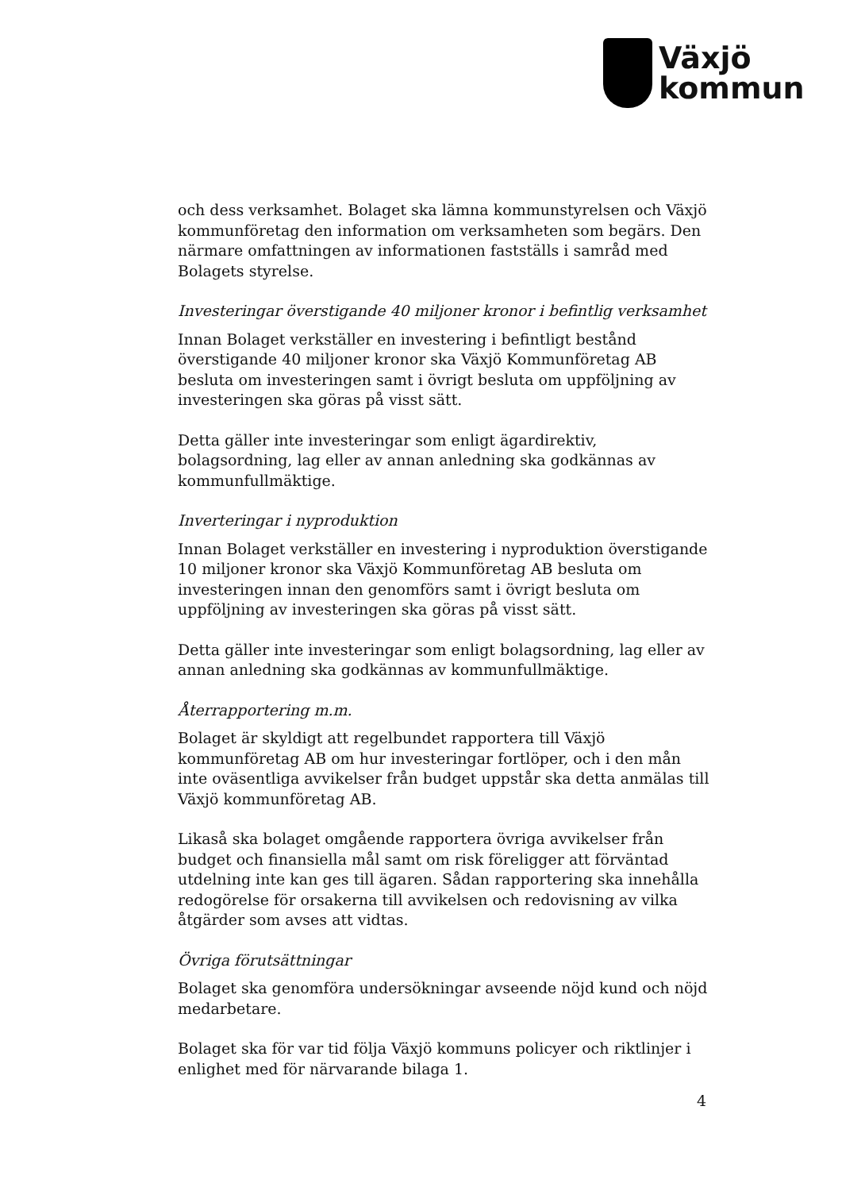Växjö
kommun
och dess verksamhet. Bolaget ska lämna kommunstyrelsen och Växjö kommunföretag den information om verksamheten som begärs. Den närmare omfattningen av informationen fastställs i samråd med Bolagets styrelse.
Investeringar överstigande 40 miljoner kronor i befintlig verksamhet
Innan Bolaget verkställer en investering i befintligt bestånd överstigande 40 miljoner kronor ska Växjö Kommunföretag AB besluta om investeringen samt i övrigt besluta om uppföljning av investeringen ska göras på visst sätt.
Detta gäller inte investeringar som enligt ägardirektiv, bolagsordning, lag eller av annan anledning ska godkännas av kommunfullmäktige.
Inverteringar i nyproduktion
Innan Bolaget verkställer en investering i nyproduktion överstigande 10 miljoner kronor ska Växjö Kommunföretag AB besluta om investeringen innan den genomförs samt i övrigt besluta om uppföljning av investeringen ska göras på visst sätt.
Detta gäller inte investeringar som enligt bolagsordning, lag eller av annan anledning ska godkännas av kommunfullmäktige.
Återrapportering m.m.
Bolaget är skyldigt att regelbundet rapportera till Växjö kommunföretag AB om hur investeringar fortlöper, och i den mån inte oväsentliga avvikelser från budget uppstår ska detta anmälas till Växjö kommunföretag AB.
Likaså ska bolaget omgående rapportera övriga avvikelser från budget och finansiella mål samt om risk föreligger att förväntad utdelning inte kan ges till ägaren. Sådan rapportering ska innehålla redogörelse för orsakerna till avvikelsen och redovisning av vilka åtgärder som avses att vidtas.
Övriga förutsättningar
Bolaget ska genomföra undersökningar avseende nöjd kund och nöjd medarbetare.
Bolaget ska för var tid följa Växjö kommuns policyer och riktlinjer i enlighet med för närvarande bilaga 1.
4